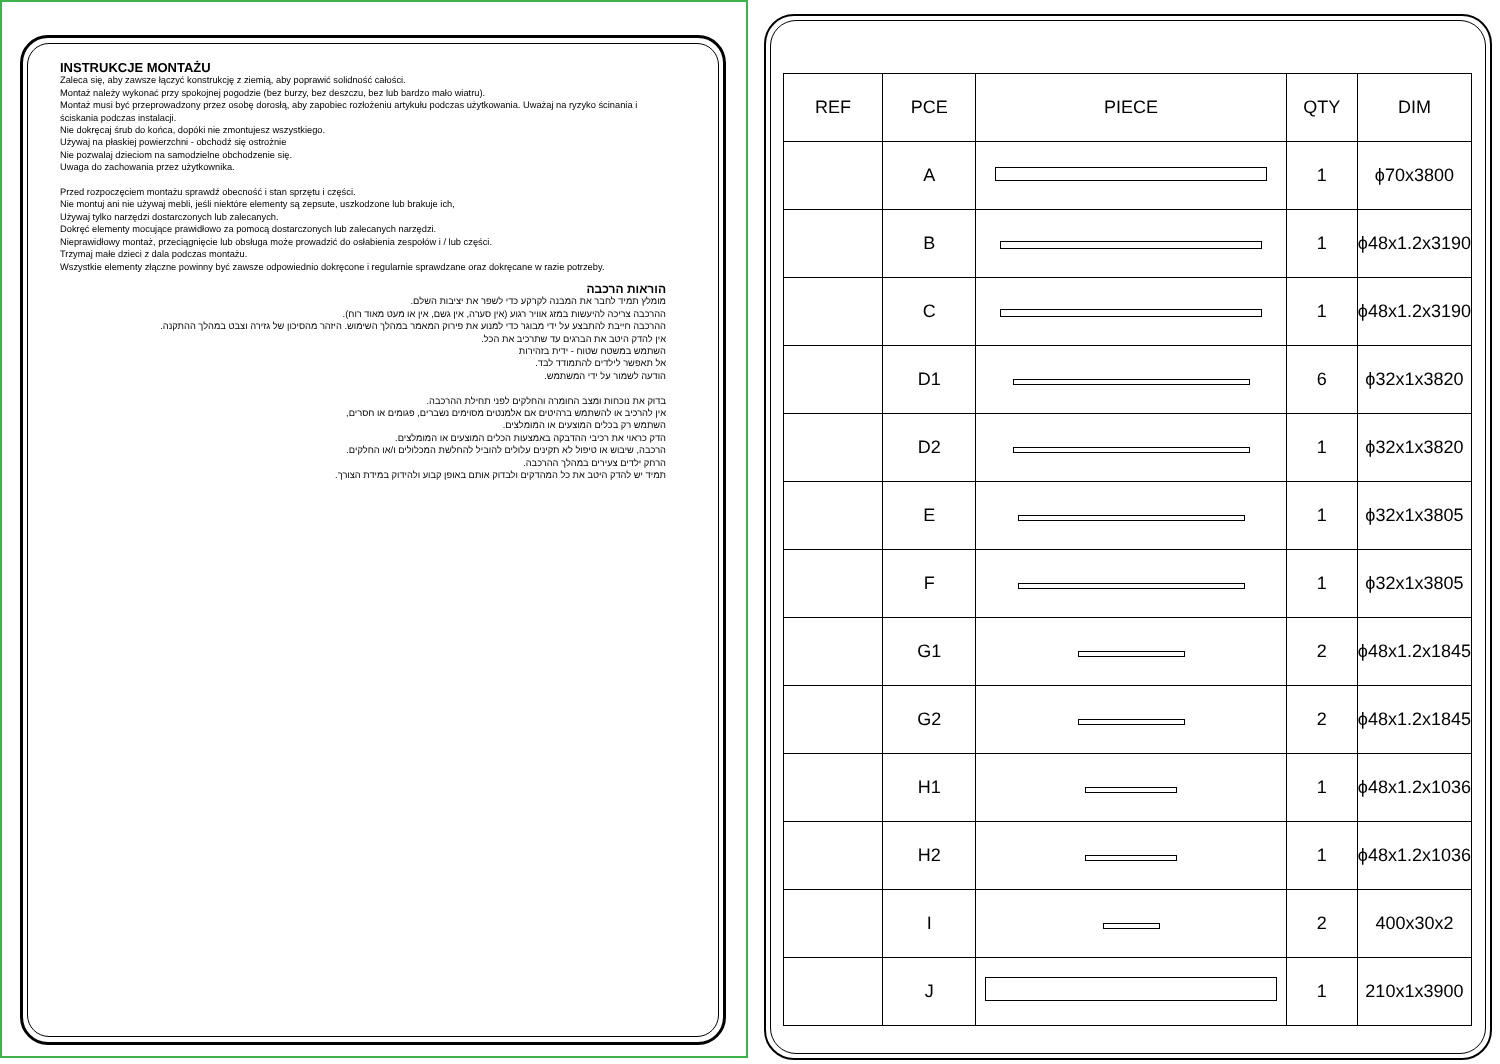INSTRUKCJE MONTAŻU
Zaleca się, aby zawsze łączyć konstrukcję z ziemią, aby poprawić solidność całości.
Montaż należy wykonać przy spokojnej pogodzie (bez burzy, bez deszczu, bez lub bardzo mało wiatru).
Montaż musi być przeprowadzony przez osobę dorosłą, aby zapobiec rozłożeniu artykułu podczas użytkowania. Uważaj na ryzyko ścinania i ściskania podczas instalacji.
Nie dokręcaj śrub do końca, dopóki nie zmontujesz wszystkiego.
Używaj na płaskiej powierzchni - obchodź się ostrożnie
Nie pozwalaj dzieciom na samodzielne obchodzenie się.
Uwaga do zachowania przez użytkownika.
Przed rozpoczęciem montażu sprawdź obecność i stan sprzętu i części.
Nie montuj ani nie używaj mebli, jeśli niektóre elementy są zepsute, uszkodzone lub brakuje ich,
Używaj tylko narzędzi dostarczonych lub zalecanych.
Dokręć elementy mocujące prawidłowo za pomocą dostarczonych lub zalecanych narzędzi.
Nieprawidłowy montaż, przeciągnięcie lub obsługa może prowadzić do osłabienia zespołów i / lub części.
Trzymaj małe dzieci z dala podczas montażu.
Wszystkie elementy złączne powinny być zawsze odpowiednio dokręcone i regularnie sprawdzane oraz dokręcane w razie potrzeby.
הוראות הרכבה
מומלץ תמיד לחבר את המבנה לקרקע כדי לשפר את יציבות השלם.
ההרכבה צריכה להיעשות במזג אוויר רגוע (אין סערה, אין גשם, אין או מעט מאוד רוח).
ההרכבה חייבת להתבצע על ידי מבוגר כדי למנוע את פירוק המאמר במהלך השימוש. היזהר מהסיכון של גזירה וצבט במהלך ההתקנה.
אין להדק היטב את הברגים עד שתרכיב את הכל.
השתמש במשטח שטוח - ידית בזהירות
אל תאפשר לילדים להתמודד לבד.
הודעה לשמור על ידי המשתמש.
בדוק את נוכחות ומצב החומרה והחלקים לפני תחילת ההרכבה.
אין להרכיב או להשתמש ברהיטים אם אלמנטים מסוימים נשברים, פגומים או חסרים,
השתמש רק בכלים המוצעים או המומלצים.
הדק כראוי את רכיבי ההדבקה באמצעות הכלים המוצעים או המומלצים.
הרכבה, שיבוש או טיפול לא תקינים עלולים להוביל להחלשת המכלולים ו/או החלקים.
הרחק ילדים צעירים במהלך ההרכבה.
תמיד יש להדק היטב את כל המהדקים ולבדוק אותם באופן קבוע ולהידוק במידת הצורך.
| REF | PCE | PIECE | QTY | DIM |
| --- | --- | --- | --- | --- |
| | A | | 1 | ϕ70x3800 |
| | B | | 1 | ϕ48x1.2x3190 |
| | C | | 1 | ϕ48x1.2x3190 |
| | D1 | | 6 | ϕ32x1x3820 |
| | D2 | | 1 | ϕ32x1x3820 |
| | E | | 1 | ϕ32x1x3805 |
| | F | | 1 | ϕ32x1x3805 |
| | G1 | | 2 | ϕ48x1.2x1845 |
| | G2 | | 2 | ϕ48x1.2x1845 |
| | H1 | | 1 | ϕ48x1.2x1036 |
| | H2 | | 1 | ϕ48x1.2x1036 |
| | I | | 2 | 400x30x2 |
| | J | | 1 | 210x1x3900 |